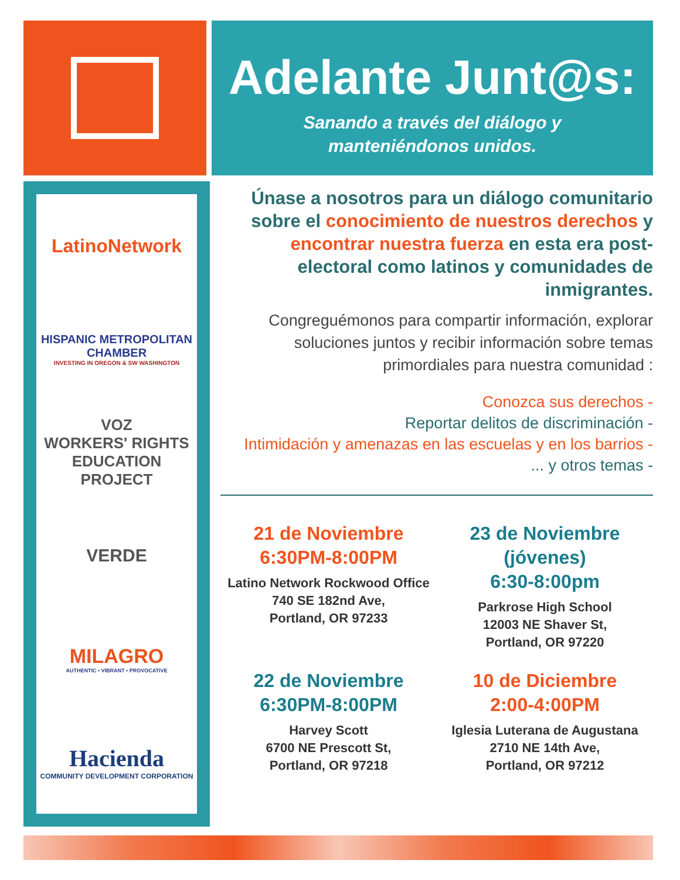Adelante Junt@s:
Sanando a través del diálogo y
manteniéndonos unidos.
LatinoNetwork
HISPANIC METROPOLITAN CHAMBER
INVESTING IN OREGON & SW WASHINGTON
VOZ
WORKERS' RIGHTS
EDUCATION PROJECT
VERDE
MILAGRO
AUTHENTIC • VIBRANT • PROVOCATIVE
Hacienda
COMMUNITY DEVELOPMENT CORPORATION
Únase a nosotros para un diálogo comunitario sobre el conocimiento de nuestros derechos y encontrar nuestra fuerza en esta era post-electoral como latinos y comunidades de inmigrantes.
Congreguémonos para compartir información, explorar soluciones juntos y recibir información sobre temas primordiales para nuestra comunidad :
Conozca sus derechos -
Reportar delitos de discriminación -
Intimidación y amenazas en las escuelas y en los barrios -
... y otros temas -
21 de Noviembre
6:30PM-8:00PM
Latino Network Rockwood Office
740 SE 182nd Ave,
Portland, OR 97233
23 de Noviembre
(jóvenes)
6:30-8:00pm
Parkrose High School
12003 NE Shaver St,
Portland, OR 97220
22 de Noviembre
6:30PM-8:00PM
Harvey Scott
6700 NE Prescott St,
Portland, OR 97218
10 de Diciembre
2:00-4:00PM
Iglesia Luterana de Augustana
2710 NE 14th Ave,
Portland, OR 97212